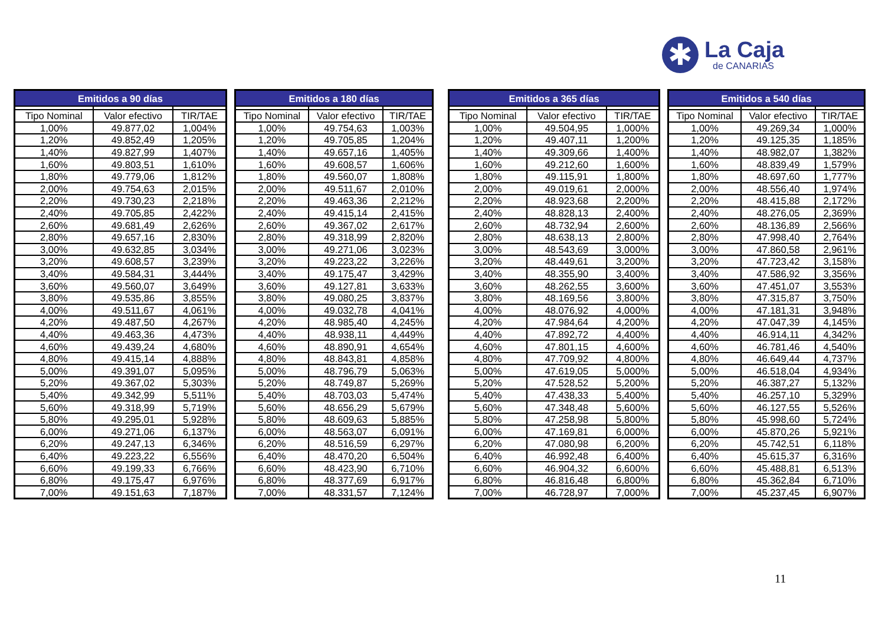✱
La Caja
de CANARIAS
| Emitidos a 90 días | | |
| --- | --- | --- |
| Tipo Nominal | Valor efectivo | TIR/TAE |
| 1,00% | 49.877,02 | 1,004% |
| 1,20% | 49.852,49 | 1,205% |
| 1,40% | 49.827,99 | 1,407% |
| 1,60% | 49.803,51 | 1,610% |
| 1,80% | 49.779,06 | 1,812% |
| 2,00% | 49.754,63 | 2,015% |
| 2,20% | 49.730,23 | 2,218% |
| 2,40% | 49.705,85 | 2,422% |
| 2,60% | 49.681,49 | 2,626% |
| 2,80% | 49.657,16 | 2,830% |
| 3,00% | 49.632,85 | 3,034% |
| 3,20% | 49.608,57 | 3,239% |
| 3,40% | 49.584,31 | 3,444% |
| 3,60% | 49.560,07 | 3,649% |
| 3,80% | 49.535,86 | 3,855% |
| 4,00% | 49.511,67 | 4,061% |
| 4,20% | 49.487,50 | 4,267% |
| 4,40% | 49.463,36 | 4,473% |
| 4,60% | 49.439,24 | 4,680% |
| 4,80% | 49.415,14 | 4,888% |
| 5,00% | 49.391,07 | 5,095% |
| 5,20% | 49.367,02 | 5,303% |
| 5,40% | 49.342,99 | 5,511% |
| 5,60% | 49.318,99 | 5,719% |
| 5,80% | 49.295,01 | 5,928% |
| 6,00% | 49.271,06 | 6,137% |
| 6,20% | 49.247,13 | 6,346% |
| 6,40% | 49.223,22 | 6,556% |
| 6,60% | 49.199,33 | 6,766% |
| 6,80% | 49.175,47 | 6,976% |
| 7,00% | 49.151,63 | 7,187% |
| Emitidos a 180 días | | |
| --- | --- | --- |
| Tipo Nominal | Valor efectivo | TIR/TAE |
| 1,00% | 49.754,63 | 1,003% |
| 1,20% | 49.705,85 | 1,204% |
| 1,40% | 49.657,16 | 1,405% |
| 1,60% | 49.608,57 | 1,606% |
| 1,80% | 49.560,07 | 1,808% |
| 2,00% | 49.511,67 | 2,010% |
| 2,20% | 49.463,36 | 2,212% |
| 2,40% | 49.415,14 | 2,415% |
| 2,60% | 49.367,02 | 2,617% |
| 2,80% | 49.318,99 | 2,820% |
| 3,00% | 49.271,06 | 3,023% |
| 3,20% | 49.223,22 | 3,226% |
| 3,40% | 49.175,47 | 3,429% |
| 3,60% | 49.127,81 | 3,633% |
| 3,80% | 49.080,25 | 3,837% |
| 4,00% | 49.032,78 | 4,041% |
| 4,20% | 48.985,40 | 4,245% |
| 4,40% | 48.938,11 | 4,449% |
| 4,60% | 48.890,91 | 4,654% |
| 4,80% | 48.843,81 | 4,858% |
| 5,00% | 48.796,79 | 5,063% |
| 5,20% | 48.749,87 | 5,269% |
| 5,40% | 48.703,03 | 5,474% |
| 5,60% | 48.656,29 | 5,679% |
| 5,80% | 48.609,63 | 5,885% |
| 6,00% | 48.563,07 | 6,091% |
| 6,20% | 48.516,59 | 6,297% |
| 6,40% | 48.470,20 | 6,504% |
| 6,60% | 48.423,90 | 6,710% |
| 6,80% | 48.377,69 | 6,917% |
| 7,00% | 48.331,57 | 7,124% |
| Emitidos a 365 días | | |
| --- | --- | --- |
| Tipo Nominal | Valor efectivo | TIR/TAE |
| 1,00% | 49.504,95 | 1,000% |
| 1,20% | 49.407,11 | 1,200% |
| 1,40% | 49.309,66 | 1,400% |
| 1,60% | 49.212,60 | 1,600% |
| 1,80% | 49.115,91 | 1,800% |
| 2,00% | 49.019,61 | 2,000% |
| 2,20% | 48.923,68 | 2,200% |
| 2,40% | 48.828,13 | 2,400% |
| 2,60% | 48.732,94 | 2,600% |
| 2,80% | 48.638,13 | 2,800% |
| 3,00% | 48.543,69 | 3,000% |
| 3,20% | 48.449,61 | 3,200% |
| 3,40% | 48.355,90 | 3,400% |
| 3,60% | 48.262,55 | 3,600% |
| 3,80% | 48.169,56 | 3,800% |
| 4,00% | 48.076,92 | 4,000% |
| 4,20% | 47.984,64 | 4,200% |
| 4,40% | 47.892,72 | 4,400% |
| 4,60% | 47.801,15 | 4,600% |
| 4,80% | 47.709,92 | 4,800% |
| 5,00% | 47.619,05 | 5,000% |
| 5,20% | 47.528,52 | 5,200% |
| 5,40% | 47.438,33 | 5,400% |
| 5,60% | 47.348,48 | 5,600% |
| 5,80% | 47.258,98 | 5,800% |
| 6,00% | 47.169,81 | 6,000% |
| 6,20% | 47.080,98 | 6,200% |
| 6,40% | 46.992,48 | 6,400% |
| 6,60% | 46.904,32 | 6,600% |
| 6,80% | 46.816,48 | 6,800% |
| 7,00% | 46.728,97 | 7,000% |
| Emitidos a 540 días | | |
| --- | --- | --- |
| Tipo Nominal | Valor efectivo | TIR/TAE |
| 1,00% | 49.269,34 | 1,000% |
| 1,20% | 49.125,35 | 1,185% |
| 1,40% | 48.982,07 | 1,382% |
| 1,60% | 48.839,49 | 1,579% |
| 1,80% | 48.697,60 | 1,777% |
| 2,00% | 48.556,40 | 1,974% |
| 2,20% | 48.415,88 | 2,172% |
| 2,40% | 48.276,05 | 2,369% |
| 2,60% | 48.136,89 | 2,566% |
| 2,80% | 47.998,40 | 2,764% |
| 3,00% | 47.860,58 | 2,961% |
| 3,20% | 47.723,42 | 3,158% |
| 3,40% | 47.586,92 | 3,356% |
| 3,60% | 47.451,07 | 3,553% |
| 3,80% | 47.315,87 | 3,750% |
| 4,00% | 47.181,31 | 3,948% |
| 4,20% | 47.047,39 | 4,145% |
| 4,40% | 46.914,11 | 4,342% |
| 4,60% | 46.781,46 | 4,540% |
| 4,80% | 46.649,44 | 4,737% |
| 5,00% | 46.518,04 | 4,934% |
| 5,20% | 46.387,27 | 5,132% |
| 5,40% | 46.257,10 | 5,329% |
| 5,60% | 46.127,55 | 5,526% |
| 5,80% | 45.998,60 | 5,724% |
| 6,00% | 45.870,26 | 5,921% |
| 6,20% | 45.742,51 | 6,118% |
| 6,40% | 45.615,37 | 6,316% |
| 6,60% | 45.488,81 | 6,513% |
| 6,80% | 45.362,84 | 6,710% |
| 7,00% | 45.237,45 | 6,907% |
11